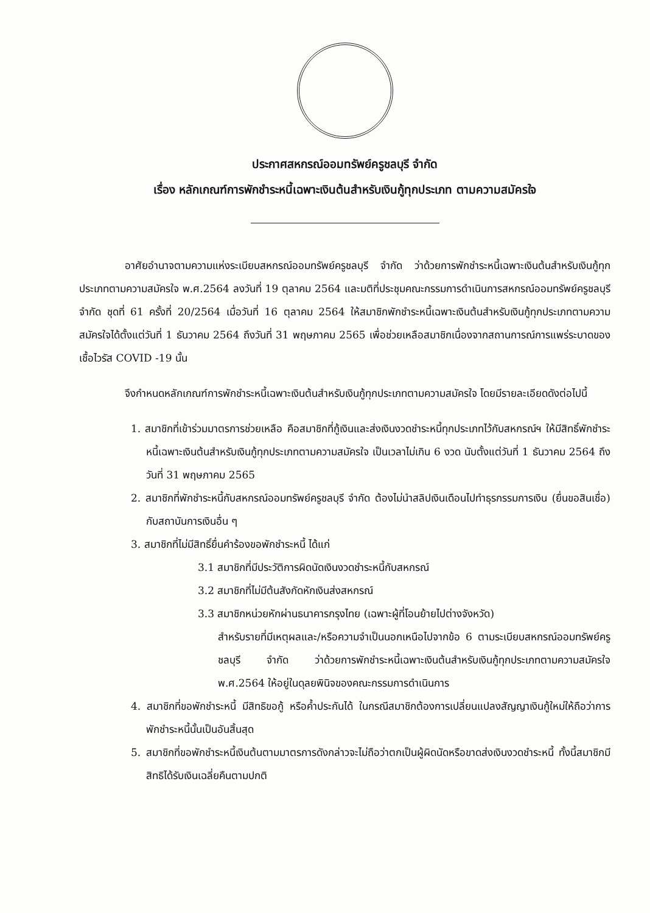ประกาศสหกรณ์ออมทรัพย์ครูชลบุรี จำกัด
เรื่อง หลักเกณฑ์การพักชำระหนี้เฉพาะเงินต้นสำหรับเงินกู้ทุกประเภท ตามความสมัครใจ
อาศัยอำนาจตามความแห่งระเบียบสหกรณ์ออมทรัพย์ครูชลบุรี จำกัด ว่าด้วยการพักชำระหนี้เฉพาะเงินต้นสำหรับเงินกู้ทุกประเภทตามความสมัครใจ พ.ศ.2564 ลงวันที่ 19 ตุลาคม 2564 และมติที่ประชุมคณะกรรมการดำเนินการสหกรณ์ออมทรัพย์ครูชลบุรี จำกัด ชุดที่ 61 ครั้งที่ 20/2564 เมื่อวันที่ 16 ตุลาคม 2564 ให้สมาชิกพักชำระหนี้เฉพาะเงินต้นสำหรับเงินกู้ทุกประเภทตามความสมัครใจได้ตั้งแต่วันที่ 1 ธันวาคม 2564 ถึงวันที่ 31 พฤษภาคม 2565 เพื่อช่วยเหลือสมาชิกเนื่องจากสถานการณ์การแพร่ระบาดของเชื้อไวรัส COVID -19 นั้น
จึงกำหนดหลักเกณฑ์การพักชำระหนี้เฉพาะเงินต้นสำหรับเงินกู้ทุกประเภทตามความสมัครใจ โดยมีรายละเอียดดังต่อไปนี้
1. สมาชิกที่เข้าร่วมมาตรการช่วยเหลือ คือสมาชิกที่กู้เงินและส่งเงินงวดชำระหนี้ทุกประเภทไว้กับสหกรณ์ฯ ให้มีสิทธิ์พักชำระหนี้เฉพาะเงินต้นสำหรับเงินกู้ทุกประเภทตามความสมัครใจ เป็นเวลาไม่เกิน 6 งวด นับตั้งแต่วันที่ 1 ธันวาคม 2564 ถึงวันที่ 31 พฤษภาคม 2565
2. สมาชิกที่พักชำระหนี้กับสหกรณ์ออมทรัพย์ครูชลบุรี จำกัด ต้องไม่นำสลิปเงินเดือนไปทำธุรกรรมการเงิน (ยื่นขอสินเชื่อ) กับสถาบันการเงินอื่น ๆ
3. สมาชิกที่ไม่มีสิทธิ์ยื่นคำร้องขอพักชำระหนี้ ได้แก่
3.1 สมาชิกที่มีประวัติการผิดนัดเงินงวดชำระหนี้กับสหกรณ์
3.2 สมาชิกที่ไม่มีต้นสังกัดหักเงินส่งสหกรณ์
3.3 สมาชิกหน่วยหักผ่านธนาคารกรุงไทย (เฉพาะผู้ที่โอนย้ายไปต่างจังหวัด)
สำหรับรายที่มีเหตุผลและ/หรือความจำเป็นนอกเหนือไปจากข้อ 6 ตามระเบียบสหกรณ์ออมทรัพย์ครูชลบุรี จำกัด ว่าด้วยการพักชำระหนี้เฉพาะเงินต้นสำหรับเงินกู้ทุกประเภทตามความสมัครใจ พ.ศ.2564 ให้อยู่ในดุลยพินิจของคณะกรรมการดำเนินการ
4. สมาชิกที่ขอพักชำระหนี้ มีสิทธิขอกู้ หรือค้ำประกันได้ ในกรณีสมาชิกต้องการเปลี่ยนแปลงสัญญาเงินกู้ใหม่ให้ถือว่าการพักชำระหนี้นั้นเป็นอันสิ้นสุด
5. สมาชิกที่ขอพักชำระหนี้เงินต้นตามมาตรการดังกล่าวจะไม่ถือว่าตกเป็นผู้ผิดนัดหรือขาดส่งเงินงวดชำระหนี้ ทั้งนี้สมาชิกมีสิทธิได้รับเงินเฉลี่ยคืนตามปกติ